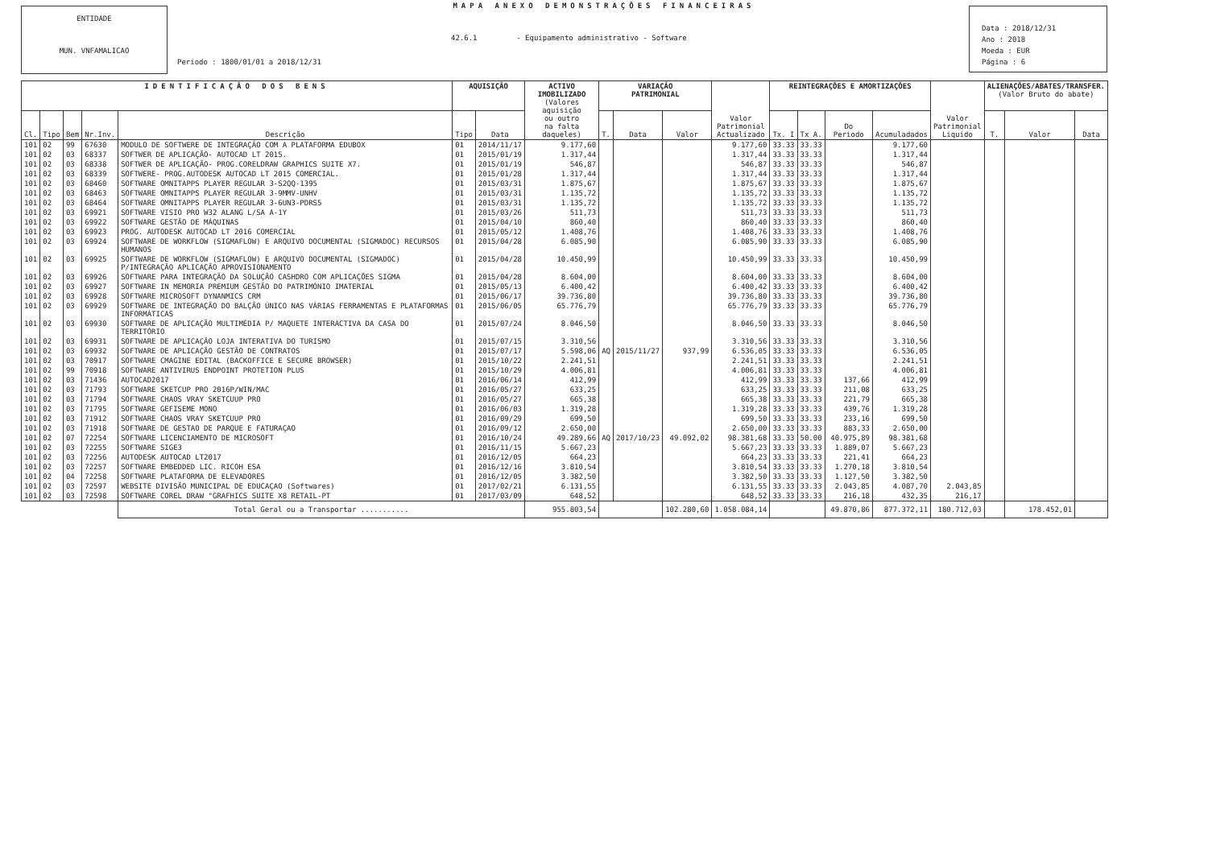ENTIDADE
MUN. VNFAMALICAO
MAPA ANEXO DEMONSTRAÇÕES FINANCEIRAS
42.6.1 - Equipamento administrativo - Software
Periodo : 1800/01/01 a 2018/12/31
Data : 2018/12/31
Ano : 2018
Moeda : EUR
Página : 6
| IDENTIFICAÇÃO DOS BENS | | | | | AQUISIÇÃO | | ACTIVO IMOBILIZADO (Valores aquisição ou outro na falta daqueles) | VARIAÇÃO PATRIMONIAL | | | Valor Patrimonial Actualizado | REINTEGRAÇÕES E AMORTIZAÇÕES | | | | Valor Patrimonial Liquido | ALIENAÇÕES/ABATES/TRANSFER. (Valor Bruto do abate) | | |
| --- | --- | --- | --- | --- | --- | --- | --- | --- | --- | --- | --- | --- | --- | --- | --- | --- | --- | --- | --- |
| Cl. | Tipo | Bem | Nr.Inv. | Descrição | Tipo | Data | | T. | Data | Valor | | Tx. I | Tx A. | Do Periodo | Acumuladados | | T. | Valor | Data |
| 101 | 02 | 99 | 67630 | MODULO DE SOFTWERE DE INTEGRAÇÂO COM A PLATAFORMA EDUBOX | 01 | 2014/11/17 | 9.177,60 | | | | 9.177,60 | 33.33 | 33.33 | | 9.177,60 | | | | |
| 101 | 02 | 03 | 68337 | SOFTWER DE APLICAÇÃO- AUTOCAD LT 2015. | 01 | 2015/01/19 | 1.317,44 | | | | 1.317,44 | 33.33 | 33.33 | | 1.317,44 | | | | |
| 101 | 02 | 03 | 68338 | SOFTWER DE APLICAÇÃO- PROG.CORELDRAW GRAPHICS SUITE X7. | 01 | 2015/01/19 | 546,87 | | | | 546,87 | 33.33 | 33.33 | | 546,87 | | | | |
| 101 | 02 | 03 | 68339 | SOFTWERE- PROG.AUTODESK AUTOCAD LT 2015 COMERCIAL. | 01 | 2015/01/28 | 1.317,44 | | | | 1.317,44 | 33.33 | 33.33 | | 1.317,44 | | | | |
| 101 | 02 | 03 | 68460 | SOFTWARE OMNITAPPS PLAYER REGULAR 3-S2QQ-1395 | 01 | 2015/03/31 | 1.875,67 | | | | 1.875,67 | 33.33 | 33.33 | | 1.875,67 | | | | |
| 101 | 02 | 03 | 68463 | SOFTWARE OMNITAPPS PLAYER REGULAR 3-9MMV-UNHV | 01 | 2015/03/31 | 1.135,72 | | | | 1.135,72 | 33.33 | 33.33 | | 1.135,72 | | | | |
| 101 | 02 | 03 | 68464 | SOFTWARE OMNITAPPS PLAYER REGULAR 3-6UN3-PDRS5 | 01 | 2015/03/31 | 1.135,72 | | | | 1.135,72 | 33.33 | 33.33 | | 1.135,72 | | | | |
| 101 | 02 | 03 | 69921 | SOFTWARE VISIO PRO W32 ALANG L/SA A-1Y | 01 | 2015/03/26 | 511,73 | | | | 511,73 | 33.33 | 33.33 | | 511,73 | | | | |
| 101 | 02 | 03 | 69922 | SOFTWARE GESTÃO DE MÁQUINAS | 01 | 2015/04/10 | 860,40 | | | | 860,40 | 33.33 | 33.33 | | 860,40 | | | | |
| 101 | 02 | 03 | 69923 | PROG. AUTODESK AUTOCAD LT 2016 COMERCIAL | 01 | 2015/05/12 | 1.408,76 | | | | 1.408,76 | 33.33 | 33.33 | | 1.408,76 | | | | |
| 101 | 02 | 03 | 69924 | SOFTWARE DE WORKFLOW (SIGMAFLOW) E ARQUIVO DOCUMENTAL (SIGMADOC) RECURSOS HUMANOS | 01 | 2015/04/28 | 6.085,90 | | | | 6.085,90 | 33.33 | 33.33 | | 6.085,90 | | | | |
| 101 | 02 | 03 | 69925 | SOFTWARE DE WORKFLOW (SIGMAFLOW) E ARQUIVO DOCUMENTAL (SIGMADOC) P/INTEGRAÇÃO APLICAÇÃO APROVISIONAMENTO | 01 | 2015/04/28 | 10.450,99 | | | | 10.450,99 | 33.33 | 33.33 | | 10.450,99 | | | | |
| 101 | 02 | 03 | 69926 | SOFTWARE PARA INTEGRAÇÃO DA SOLUÇÃO CASHDRO COM APLICAÇÕES SIGMA | 01 | 2015/04/28 | 8.604,00 | | | | 8.604,00 | 33.33 | 33.33 | | 8.604,00 | | | | |
| 101 | 02 | 03 | 69927 | SOFTWARE IN MEMORIA PREMIUM GESTÃO DO PATRIMÓNIO IMATERIAL | 01 | 2015/05/13 | 6.400,42 | | | | 6.400,42 | 33.33 | 33.33 | | 6.400,42 | | | | |
| 101 | 02 | 03 | 69928 | SOFTWARE MICROSOFT DYNANMICS CRM | 01 | 2015/06/17 | 39.736,80 | | | | 39.736,80 | 33.33 | 33.33 | | 39.736,80 | | | | |
| 101 | 02 | 03 | 69929 | SOFTWARE DE INTEGRAÇÃO DO BALÇÃO ÚNICO NAS VÁRIAS FERRAMENTAS E PLATAFORMAS INFORMÁTICAS | 01 | 2015/06/05 | 65.776,79 | | | | 65.776,79 | 33.33 | 33.33 | | 65.776,79 | | | | |
| 101 | 02 | 03 | 69930 | SOFTWARE DE APLICAÇÃO MULTIMÉDIA P/ MAQUETE INTERACTIVA DA CASA DO TERRITÓRIO | 01 | 2015/07/24 | 8.046,50 | | | | 8.046,50 | 33.33 | 33.33 | | 8.046,50 | | | | |
| 101 | 02 | 03 | 69931 | SOFTWARE DE APLICAÇÃO LOJA INTERATIVA DO TURISMO | 01 | 2015/07/15 | 3.310,56 | | | | 3.310,56 | 33.33 | 33.33 | | 3.310,56 | | | | |
| 101 | 02 | 03 | 69932 | SOFTWARE DE APLICAÇÃO GESTÃO DE CONTRATOS | 01 | 2015/07/17 | 5.598,06 | AQ | 2015/11/27 | 937,99 | 6.536,05 | 33.33 | 33.33 | | 6.536,05 | | | | |
| 101 | 02 | 03 | 70917 | SOFTWARE CMAGINE EDITAL (BACKOFFICE E SECURE BROWSER) | 01 | 2015/10/22 | 2.241,51 | | | | 2.241,51 | 33.33 | 33.33 | | 2.241,51 | | | | |
| 101 | 02 | 99 | 70918 | SOFTWARE ANTIVIRUS ENDPOINT PROTETION PLUS | 01 | 2015/10/29 | 4.006,81 | | | | 4.006,81 | 33.33 | 33.33 | | 4.006,81 | | | | |
| 101 | 02 | 03 | 71436 | AUTOCAD2017 | 01 | 2016/06/14 | 412,99 | | | | 412,99 | 33.33 | 33.33 | 137,66 | 412,99 | | | | |
| 101 | 02 | 03 | 71793 | SOFTWARE SKETCUP PRO 2016P/WIN/MAC | 01 | 2016/05/27 | 633,25 | | | | 633,25 | 33.33 | 33.33 | 211,08 | 633,25 | | | | |
| 101 | 02 | 03 | 71794 | SOFTWARE CHAOS VRAY SKETCUUP PRO | 01 | 2016/05/27 | 665,38 | | | | 665,38 | 33.33 | 33.33 | 221,79 | 665,38 | | | | |
| 101 | 02 | 03 | 71795 | SOFTWARE GEFISEME MONO | 01 | 2016/06/03 | 1.319,28 | | | | 1.319,28 | 33.33 | 33.33 | 439,76 | 1.319,28 | | | | |
| 101 | 02 | 03 | 71912 | SOFTWARE CHAOS VRAY SKETCUUP PRO | 01 | 2016/09/29 | 699,50 | | | | 699,50 | 33.33 | 33.33 | 233,16 | 699,50 | | | | |
| 101 | 02 | 03 | 71918 | SOFTWARE DE GESTAO DE PARQUE E FATURAÇAO | 01 | 2016/09/12 | 2.650,00 | | | | 2.650,00 | 33.33 | 33.33 | 883,33 | 2.650,00 | | | | |
| 101 | 02 | 07 | 72254 | SOFTWARE LICENCIAMENTO DE MICROSOFT | 01 | 2016/10/24 | 49.289,66 | AQ | 2017/10/23 | 49.092,02 | 98.381,68 | 33.33 | 50.00 | 40.975,89 | 98.381,68 | | | | |
| 101 | 02 | 03 | 72255 | SOFTWARE SIGE3 | 01 | 2016/11/15 | 5.667,23 | | | | 5.667,23 | 33.33 | 33.33 | 1.889,07 | 5.667,23 | | | | |
| 101 | 02 | 03 | 72256 | AUTODESK AUTOCAD LT2017 | 01 | 2016/12/05 | 664,23 | | | | 664,23 | 33.33 | 33.33 | 221,41 | 664,23 | | | | |
| 101 | 02 | 03 | 72257 | SOFTWARE EMBEDDED LIC. RICOH ESA | 01 | 2016/12/16 | 3.810,54 | | | | 3.810,54 | 33.33 | 33.33 | 1.270,18 | 3.810,54 | | | | |
| 101 | 02 | 04 | 72258 | SOFTWARE PLATAFORMA DE ELEVADORES | 01 | 2016/12/05 | 3.382,50 | | | | 3.382,50 | 33.33 | 33.33 | 1.127,50 | 3.382,50 | | | | |
| 101 | 02 | 03 | 72597 | WEBSITE DIVISÃO MUNICIPAL DE EDUCAÇAO (Softwares) | 01 | 2017/02/21 | 6.131,55 | | | | 6.131,55 | 33.33 | 33.33 | 2.043,85 | 4.087,70 | 2.043,85 | | | |
| 101 | 02 | 03 | 72598 | SOFTWARE COREL DRAW "GRAFHICS SUITE X8 RETAIL-PT | 01 | 2017/03/09 | 648,52 | | | | 648,52 | 33.33 | 33.33 | 216,18 | 432,35 | 216,17 | | | |
| | | | | Total Geral ou a Transportar ........... | | | 955.803,54 | | | 102.280,60 | 1.058.084,14 | | | 49.870,86 | 877.372,11 | 180.712,03 | | 178.452,01 | |